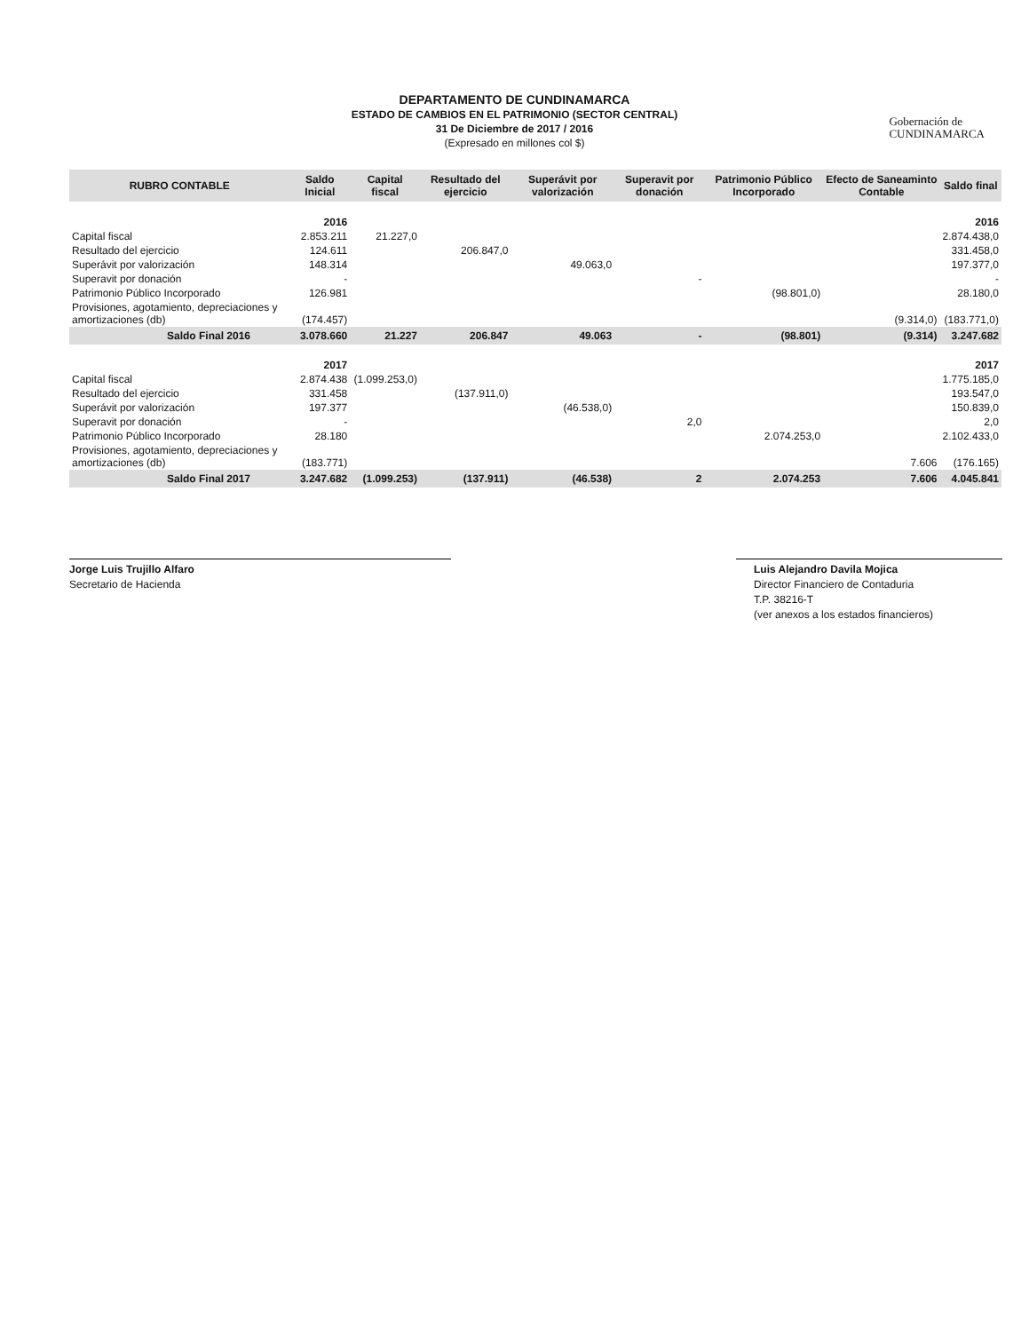DEPARTAMENTO DE CUNDINAMARCA
ESTADO DE CAMBIOS EN EL PATRIMONIO (SECTOR CENTRAL)
31 De Diciembre de 2017 / 2016
(Expresado en millones col $)
Gobernación de
CUNDINAMARCA
| RUBRO CONTABLE | Saldo Inicial | Capital fiscal | Resultado del ejercicio | Superávit por valorización | Superavit por donación | Patrimonio Público Incorporado | Efecto de Saneaminto Contable | Saldo final |
| --- | --- | --- | --- | --- | --- | --- | --- | --- |
| | 2016 | | | | | | | 2016 |
| Capital fiscal | 2.853.211 | 21.227,0 | | | | | | 2.874.438,0 |
| Resultado del ejercicio | 124.611 | | 206.847,0 | | | | | 331.458,0 |
| Superávit por valorización | 148.314 | | | 49.063,0 | | | | 197.377,0 |
| Superavit por donación | - | | | | - | | | - |
| Patrimonio Público Incorporado | 126.981 | | | | | (98.801,0) | | 28.180,0 |
| Provisiones, agotamiento, depreciaciones y amortizaciones (db) | (174.457) | | | | | | (9.314,0) | (183.771,0) |
| Saldo Final 2016 | 3.078.660 | 21.227 | 206.847 | 49.063 | - | (98.801) | (9.314) | 3.247.682 |
| | 2017 | | | | | | | 2017 |
| Capital fiscal | 2.874.438 | (1.099.253,0) | | | | | | 1.775.185,0 |
| Resultado del ejercicio | 331.458 | | (137.911,0) | | | | | 193.547,0 |
| Superávit por valorización | 197.377 | | | (46.538,0) | | | | 150.839,0 |
| Superavit por donación | - | | | | 2,0 | | | 2,0 |
| Patrimonio Público Incorporado | 28.180 | | | | | 2.074.253,0 | | 2.102.433,0 |
| Provisiones, agotamiento, depreciaciones y amortizaciones (db) | (183.771) | | | | | | 7.606 | (176.165) |
| Saldo Final 2017 | 3.247.682 | (1.099.253) | (137.911) | (46.538) | 2 | 2.074.253 | 7.606 | 4.045.841 |
Jorge Luis Trujillo Alfaro
Secretario de Hacienda
Luis Alejandro Davila Mojica
Director Financiero de Contaduria
T.P. 38216-T
(ver anexos a los estados financieros)